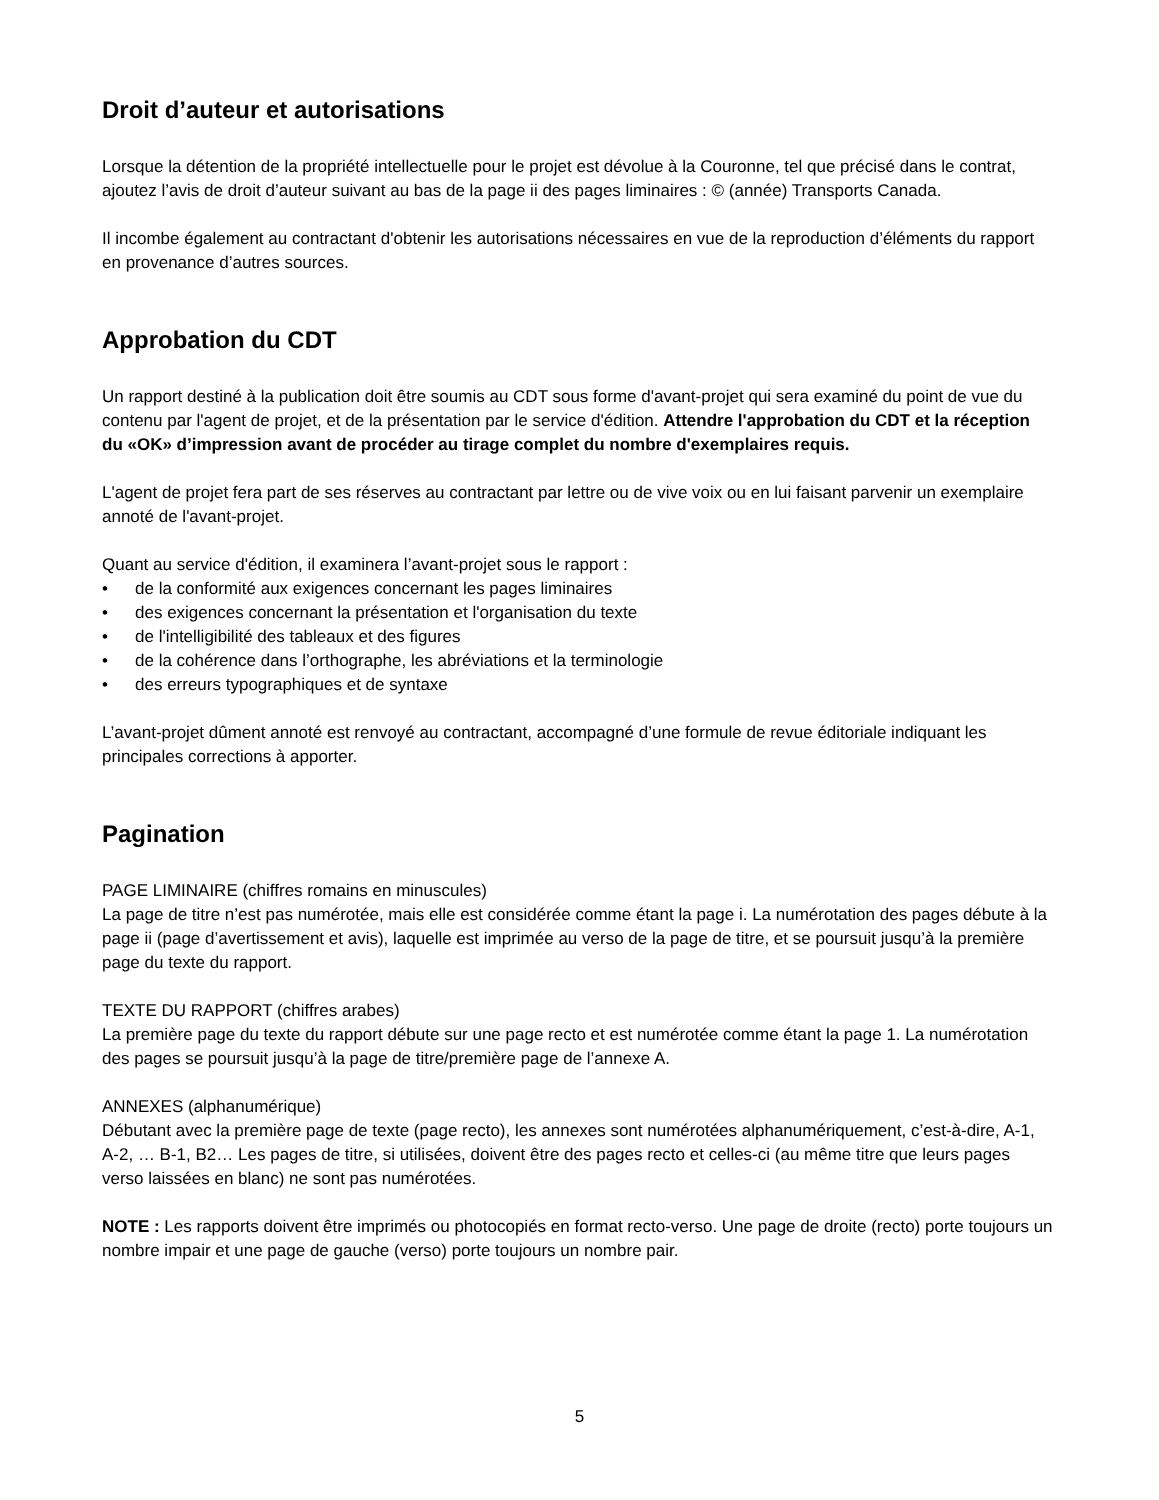Droit d’auteur et autorisations
Lorsque la détention de la propriété intellectuelle pour le projet est dévolue à la Couronne, tel que précisé dans le contrat, ajoutez l’avis de droit d’auteur suivant au bas de la page ii des pages liminaires : © (année) Transports Canada.
Il incombe également au contractant d'obtenir les autorisations nécessaires en vue de la reproduction d’éléments du rapport en provenance d’autres sources.
Approbation du CDT
Un rapport destiné à la publication doit être soumis au CDT sous forme d'avant-projet qui sera examiné du point de vue du contenu par l'agent de projet, et de la présentation par le service d'édition. Attendre l'approbation du CDT et la réception du «OK» d’impression avant de procéder au tirage complet du nombre d'exemplaires requis.
L'agent de projet fera part de ses réserves au contractant par lettre ou de vive voix ou en lui faisant parvenir un exemplaire annoté de l'avant-projet.
Quant au service d'édition, il examinera l’avant-projet sous le rapport :
• de la conformité aux exigences concernant les pages liminaires
• des exigences concernant la présentation et l'organisation du texte
• de l'intelligibilité des tableaux et des figures
• de la cohérence dans l’orthographe, les abréviations et la terminologie
• des erreurs typographiques et de syntaxe
L’avant-projet dûment annoté est renvoyé au contractant, accompagné d’une formule de revue éditoriale indiquant les principales corrections à apporter.
Pagination
PAGE LIMINAIRE (chiffres romains en minuscules)
La page de titre n’est pas numérotée, mais elle est considérée comme étant la page i. La numérotation des pages débute à la page ii (page d’avertissement et avis), laquelle est imprimée au verso de la page de titre, et se poursuit jusqu’à la première page du texte du rapport.
TEXTE DU RAPPORT (chiffres arabes)
La première page du texte du rapport débute sur une page recto et est numérotée comme étant la page 1. La numérotation des pages se poursuit jusqu’à la page de titre/première page de l’annexe A.
ANNEXES (alphanumérique)
Débutant avec la première page de texte (page recto), les annexes sont numérotées alphanumériquement, c’est-à-dire, A-1, A-2, … B-1, B2… Les pages de titre, si utilisées, doivent être des pages recto et celles-ci (au même titre que leurs pages verso laissées en blanc) ne sont pas numérotées.
NOTE : Les rapports doivent être imprimés ou photocopiés en format recto-verso. Une page de droite (recto) porte toujours un nombre impair et une page de gauche (verso) porte toujours un nombre pair.
5